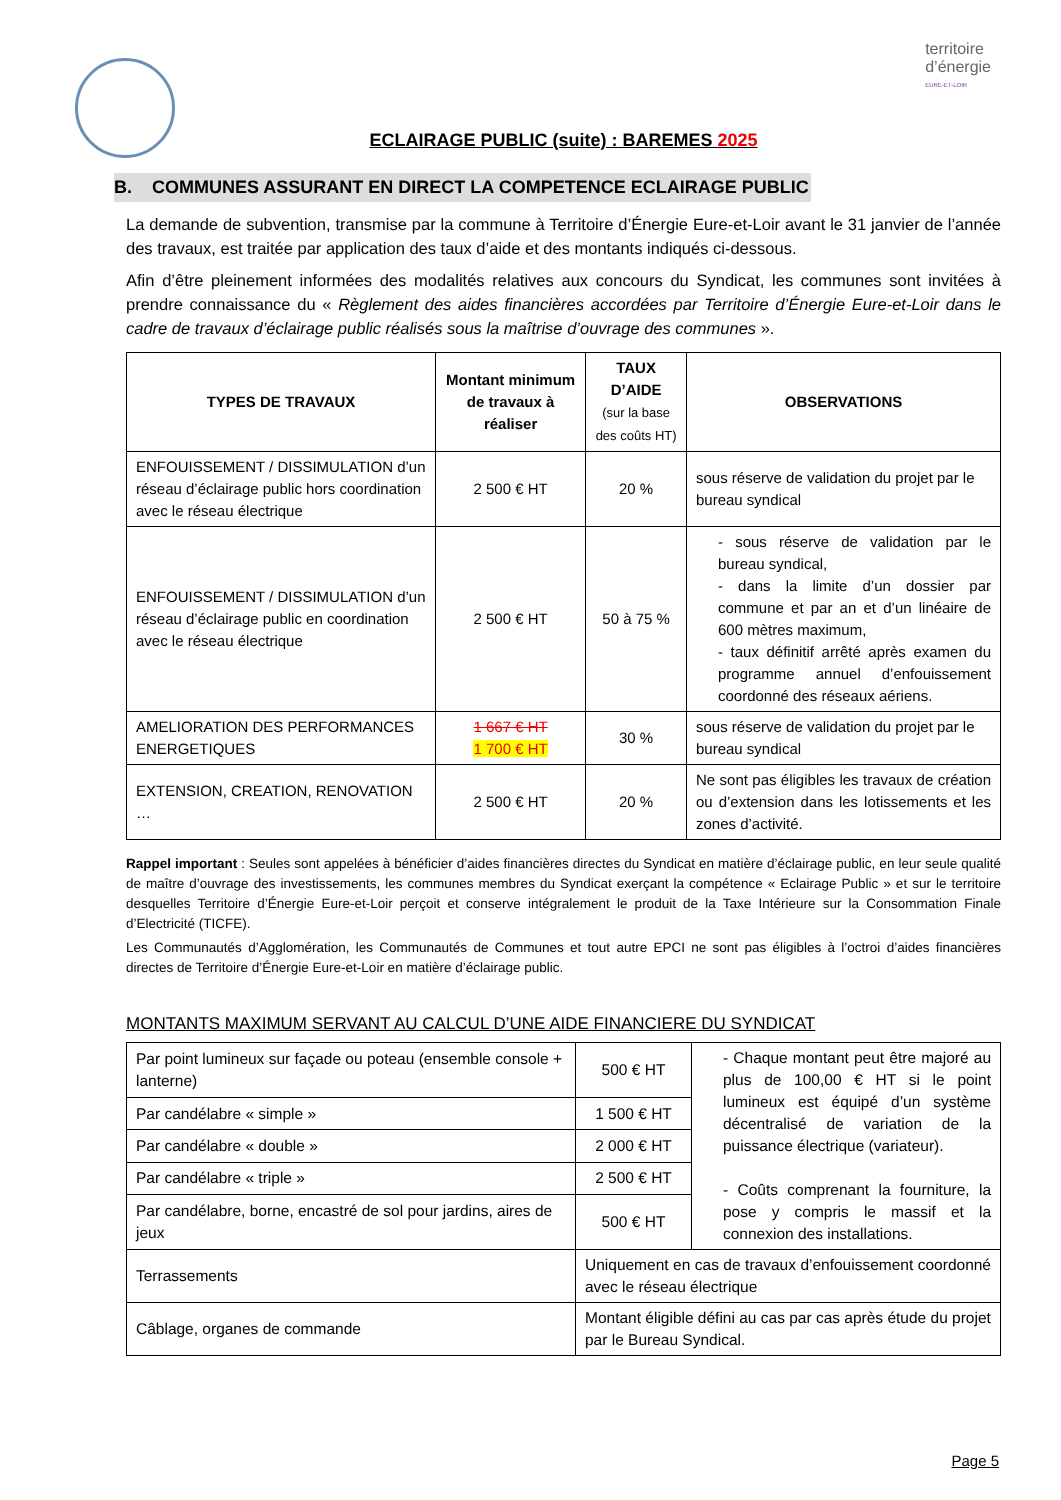territoire
d’énergie
EURE-ET-LOIR
ECLAIRAGE PUBLIC (suite) : BAREMES 2025
B. COMMUNES ASSURANT EN DIRECT LA COMPETENCE ECLAIRAGE PUBLIC
La demande de subvention, transmise par la commune à Territoire d’Énergie Eure-et-Loir avant le 31 janvier de l’année des travaux, est traitée par application des taux d’aide et des montants indiqués ci-dessous.
Afin d’être pleinement informées des modalités relatives aux concours du Syndicat, les communes sont invitées à prendre connaissance du « Règlement des aides financières accordées par Territoire d’Énergie Eure-et-Loir dans le cadre de travaux d’éclairage public réalisés sous la maîtrise d’ouvrage des communes ».
| TYPES DE TRAVAUX | Montant minimum de travaux à réaliser | TAUX D’AIDE (sur la base des coûts HT) | OBSERVATIONS |
| --- | --- | --- | --- |
| ENFOUISSEMENT / DISSIMULATION d’un réseau d’éclairage public hors coordination avec le réseau électrique | 2 500 € HT | 20 % | sous réserve de validation du projet par le bureau syndical |
| ENFOUISSEMENT / DISSIMULATION d’un réseau d’éclairage public en coordination avec le réseau électrique | 2 500 € HT | 50 à 75 % | - sous réserve de validation par le bureau syndical, - dans la limite d’un dossier par commune et par an et d’un linéaire de 600 mètres maximum, - taux définitif arrêté après examen du programme annuel d’enfouissement coordonné des réseaux aériens. |
| AMELIORATION DES PERFORMANCES ENERGETIQUES | 1 667 € HT 1 700 € HT | 30 % | sous réserve de validation du projet par le bureau syndical |
| EXTENSION, CREATION, RENOVATION … | 2 500 € HT | 20 % | Ne sont pas éligibles les travaux de création ou d’extension dans les lotissements et les zones d’activité. |
Rappel important : Seules sont appelées à bénéficier d’aides financières directes du Syndicat en matière d’éclairage public, en leur seule qualité de maître d’ouvrage des investissements, les communes membres du Syndicat exerçant la compétence « Eclairage Public » et sur le territoire desquelles Territoire d’Énergie Eure-et-Loir perçoit et conserve intégralement le produit de la Taxe Intérieure sur la Consommation Finale d’Electricité (TICFE).
Les Communautés d’Agglomération, les Communautés de Communes et tout autre EPCI ne sont pas éligibles à l’octroi d’aides financières directes de Territoire d’Énergie Eure-et-Loir en matière d’éclairage public.
MONTANTS MAXIMUM SERVANT AU CALCUL D’UNE AIDE FINANCIERE DU SYNDICAT
| Par point lumineux sur façade ou poteau (ensemble console + lanterne) | 500 € HT | - Chaque montant peut être majoré au plus de 100,00 € HT si le point lumineux est équipé d’un système décentralisé de variation de la puissance électrique (variateur). - Coûts comprenant la fourniture, la pose y compris le massif et la connexion des installations. |
| Par candélabre « simple » | 1 500 € HT | |
| Par candélabre « double » | 2 000 € HT | |
| Par candélabre « triple » | 2 500 € HT | |
| Par candélabre, borne, encastré de sol pour jardins, aires de jeux | 500 € HT | |
| Terrassements | Uniquement en cas de travaux d’enfouissement coordonné avec le réseau électrique | |
| Câblage, organes de commande | Montant éligible défini au cas par cas après étude du projet par le Bureau Syndical. | |
Page 5